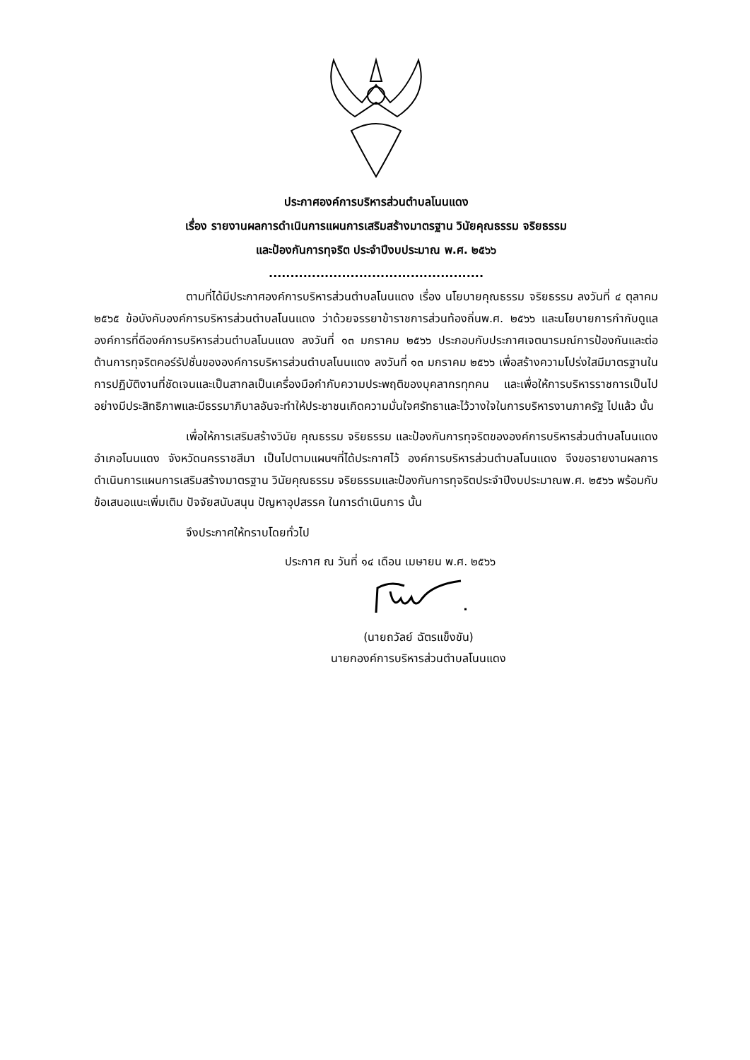ประกาศองค์การบริหารส่วนตำบลโนนแดง
เรื่อง รายงานผลการดำเนินการแผนการเสริมสร้างมาตรฐาน วินัยคุณธรรม จริยธรรม
และป้องกันการทุจริต ประจำปีงบประมาณ พ.ศ. ๒๕๖๖
..................................................
ตามที่ได้มีประกาศองค์การบริหารส่วนตำบลโนนแดง เรื่อง นโยบายคุณธรรม จริยธรรม ลงวันที่ ๔ ตุลาคม ๒๕๖๕ ข้อบังคับองค์การบริหารส่วนตำบลโนนแดง ว่าด้วยจรรยาข้าราชการส่วนท้องถิ่นพ.ศ. ๒๕๖๖ และนโยบายการกำกับดูแลองค์การที่ดีองค์การบริหารส่วนตำบลโนนแดง ลงวันที่ ๑๓ มกราคม ๒๕๖๖ ประกอบกับประกาศเจตนารมณ์การป้องกันและต่อต้านการทุจริตคอร์รัปชั่นขององค์การบริหารส่วนตำบลโนนแดง ลงวันที่ ๑๓ มกราคม ๒๕๖๖ เพื่อสร้างความโปร่งใสมีมาตรฐานในการปฏิบัติงานที่ชัดเจนและเป็นสากลเป็นเครื่องมือกำกับความประพฤติของบุคลากรทุกคน และเพื่อให้การบริหารราชการเป็นไปอย่างมีประสิทธิภาพและมีธรรมาภิบาลอันจะทำให้ประชาชนเกิดความมั่นใจศรัทธาและไว้วางใจในการบริหารงานภาครัฐ ไปแล้ว นั้น
เพื่อให้การเสริมสร้างวินัย คุณธรรม จริยธรรม และป้องกันการทุจริตขององค์การบริหารส่วนตำบลโนนแดง อำเภอโนนแดง จังหวัดนครราชสีมา เป็นไปตามแผนฯที่ได้ประกาศไว้ องค์การบริหารส่วนตำบลโนนแดง จึงขอรายงานผลการดำเนินการแผนการเสริมสร้างมาตรฐาน วินัยคุณธรรม จริยธรรมและป้องกันการทุจริตประจำปีงบประมาณพ.ศ. ๒๕๖๖ พร้อมกับข้อเสนอแนะเพิ่มเติม ปัจจัยสนับสนุน ปัญหาอุปสรรค ในการดำเนินการ นั้น
จึงประกาศให้ทราบโดยทั่วไป
ประกาศ ณ วันที่ ๑๔ เดือน เมษายน พ.ศ. ๒๕๖๖
(นายถวัลย์ ฉัตรแข็งขัน)
นายกองค์การบริหารส่วนตำบลโนนแดง